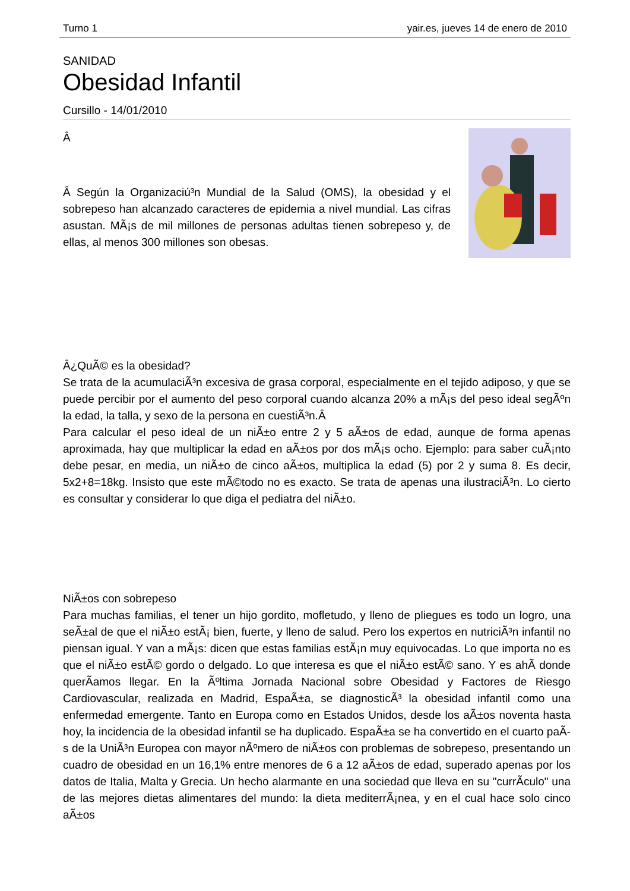Turno 1 yair.es, jueves 14 de enero de 2010
SANIDAD
Obesidad Infantil
Cursillo - 14/01/2010
Â
Â Segú­n la Organizaciú³n Mundial de la Salud (OMS), la obesidad y el sobrepeso han alcanzado caracteres de epidemia a nivel mundial. Las cifras asustan. MÃ¡s de mil millones de personas adultas tienen sobrepeso y, de ellas, al menos 300 millones son obesas.
Â¿QuÃ© es la obesidad?
Se trata de la acumulaciÃ³n excesiva de grasa corporal, especialmente en el tejido adiposo, y que se puede percibir por el aumento del peso corporal cuando alcanza 20% a mÃ¡s del peso ideal segÃºn la edad, la talla, y sexo de la persona en cuestiÃ³n.Â
Para calcular el peso ideal de un niÃ±o entre 2 y 5 aÃ±os de edad, aunque de forma apenas aproximada, hay que multiplicar la edad en aÃ±os por dos mÃ¡s ocho. Ejemplo: para saber cuÃ¡nto debe pesar, en media, un niÃ±o de cinco aÃ±os, multiplica la edad (5) por 2 y suma 8. Es decir, 5x2+8=18kg. Insisto que este mÃ©todo no es exacto. Se trata de apenas una ilustraciÃ³n. Lo cierto es consultar y considerar lo que diga el pediatra del niÃ±o.
NiÃ±os con sobrepeso
Para muchas familias, el tener un hijo gordito, mofletudo, y lleno de pliegues es todo un logro, una seÃ±al de que el niÃ±o estÃ¡ bien, fuerte, y lleno de salud. Pero los expertos en nutriciÃ³n infantil no piensan igual. Y van a mÃ¡s: dicen que estas familias estÃ¡n muy equivocadas. Lo que importa no es que el niÃ±o estÃ© gordo o delgado. Lo que interesa es que el niÃ±o estÃ© sano. Y es ahÃ­ donde querÃ­amos llegar. En la Ãºltima Jornada Nacional sobre Obesidad y Factores de Riesgo Cardiovascular, realizada en Madrid, EspaÃ±a, se diagnosticÃ³ la obesidad infantil como una enfermedad emergente. Tanto en Europa como en Estados Unidos, desde los aÃ±os noventa hasta hoy, la incidencia de la obesidad infantil se ha duplicado. EspaÃ±a se ha convertido en el cuarto paÃ­s de la UniÃ³n Europea con mayor nÃºmero de niÃ±os con problemas de sobrepeso, presentando un cuadro de obesidad en un 16,1% entre menores de 6 a 12 aÃ±os de edad, superado apenas por los datos de Italia, Malta y Grecia. Un hecho alarmante en una sociedad que lleva en su "currÃ­culo" una de las mejores dietas alimentares del mundo: la dieta mediterrÃ¡nea, y en el cual hace solo cinco aÃ±os